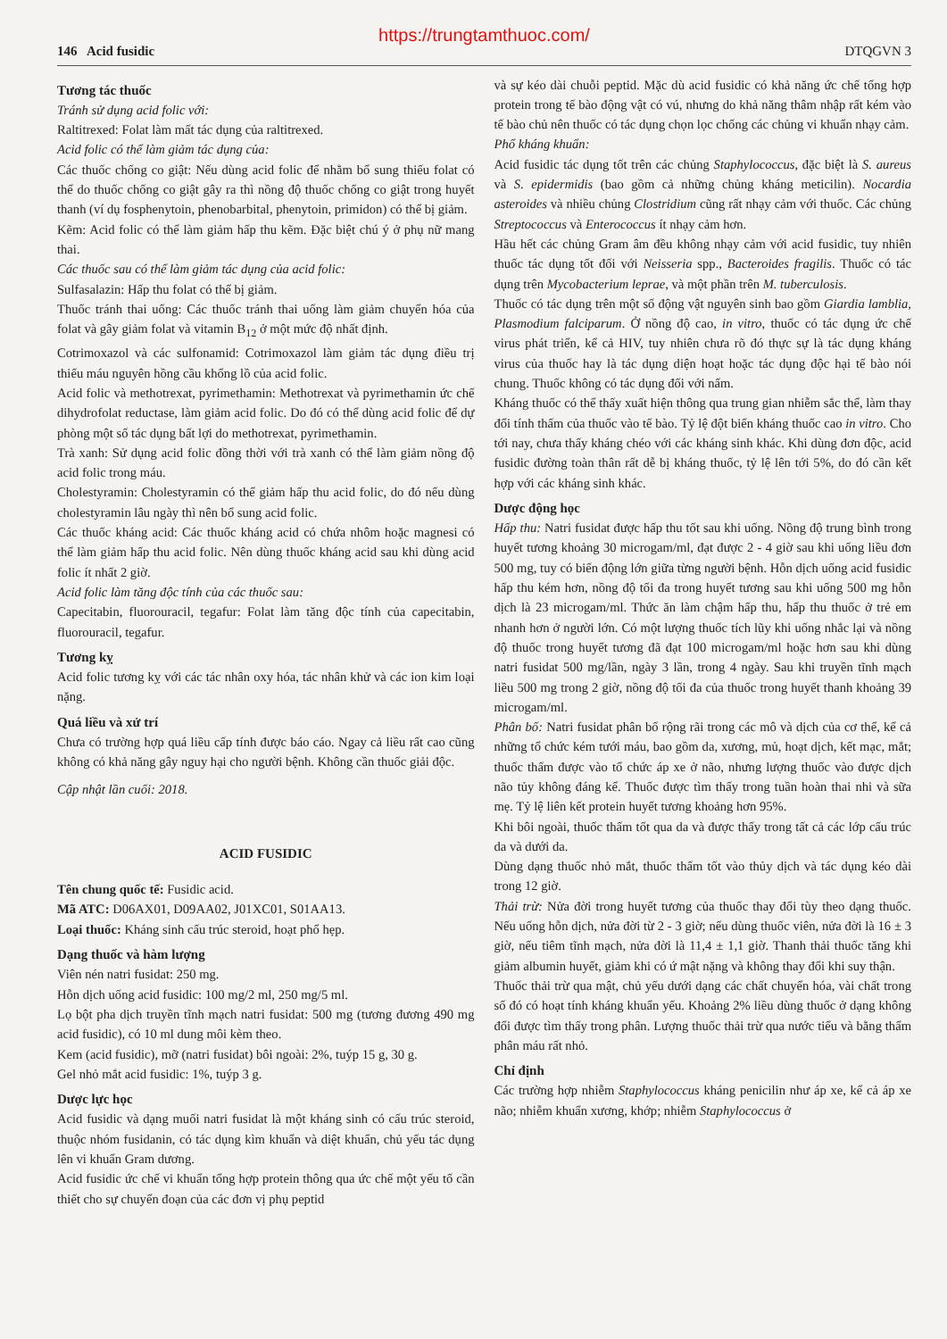https://trungtamthuoc.com/
146 Acid fusidic DTQGVN 3
Tương tác thuốc
Tránh sử dụng acid folic với:
Raltitrexed: Folat làm mất tác dụng của raltitrexed.
Acid folic có thể làm giảm tác dụng của:
Các thuốc chống co giật: Nếu dùng acid folic để nhằm bổ sung thiếu folat có thể do thuốc chống co giật gây ra thì nồng độ thuốc chống co giật trong huyết thanh (ví dụ fosphenytoin, phenobarbital, phenytoin, primidon) có thể bị giảm.
Kẽm: Acid folic có thể làm giảm hấp thu kẽm. Đặc biệt chú ý ở phụ nữ mang thai.
Các thuốc sau có thể làm giảm tác dụng của acid folic:
Sulfasalazin: Hấp thu folat có thể bị giảm.
Thuốc tránh thai uống: Các thuốc tránh thai uống làm giảm chuyển hóa của folat và gây giảm folat và vitamin B<sub>12</sub> ở một mức độ nhất định.
Cotrimoxazol và các sulfonamid: Cotrimoxazol làm giảm tác dụng điều trị thiếu máu nguyên hồng cầu khổng lồ của acid folic.
Acid folic và methotrexat, pyrimethamin: Methotrexat và pyrimethamin ức chế dihydrofolat reductase, làm giảm acid folic. Do đó có thể dùng acid folic để dự phòng một số tác dụng bất lợi do methotrexat, pyrimethamin.
Trà xanh: Sử dụng acid folic đồng thời với trà xanh có thể làm giảm nồng độ acid folic trong máu.
Cholestyramin: Cholestyramin có thể giảm hấp thu acid folic, do đó nếu dùng cholestyramin lâu ngày thì nên bổ sung acid folic.
Các thuốc kháng acid: Các thuốc kháng acid có chứa nhôm hoặc magnesi có thể làm giảm hấp thu acid folic. Nên dùng thuốc kháng acid sau khi dùng acid folic ít nhất 2 giờ.
Acid folic làm tăng độc tính của các thuốc sau:
Capecitabin, fluorouracil, tegafur: Folat làm tăng độc tính của capecitabin, fluorouracil, tegafur.
Tương kỵ
Acid folic tương kỵ với các tác nhân oxy hóa, tác nhân khử và các ion kim loại nặng.
Quá liều và xử trí
Chưa có trường hợp quá liều cấp tính được báo cáo. Ngay cả liều rất cao cũng không có khả năng gây nguy hại cho người bệnh. Không cần thuốc giải độc.
Cập nhật lần cuối: 2018.
ACID FUSIDIC
Tên chung quốc tế: Fusidic acid.
Mã ATC: D06AX01, D09AA02, J01XC01, S01AA13.
Loại thuốc: Kháng sinh cấu trúc steroid, hoạt phổ hẹp.
Dạng thuốc và hàm lượng
Viên nén natri fusidat: 250 mg.
Hỗn dịch uống acid fusidic: 100 mg/2 ml, 250 mg/5 ml.
Lọ bột pha dịch truyền tĩnh mạch natri fusidat: 500 mg (tương đương 490 mg acid fusidic), có 10 ml dung môi kèm theo.
Kem (acid fusidic), mỡ (natri fusidat) bôi ngoài: 2%, tuýp 15 g, 30 g.
Gel nhỏ mắt acid fusidic: 1%, tuýp 3 g.
Dược lực học
Acid fusidic và dạng muối natri fusidat là một kháng sinh có cấu trúc steroid, thuộc nhóm fusidanin, có tác dụng kìm khuẩn và diệt khuẩn, chủ yếu tác dụng lên vi khuẩn Gram dương.
Acid fusidic ức chế vi khuẩn tổng hợp protein thông qua ức chế một yếu tố cần thiết cho sự chuyển đoạn của các đơn vị phụ peptid
và sự kéo dài chuỗi peptid. Mặc dù acid fusidic có khả năng ức chế tổng hợp protein trong tế bào động vật có vú, nhưng do khả năng thâm nhập rất kém vào tế bào chủ nên thuốc có tác dụng chọn lọc chống các chủng vi khuẩn nhạy cảm.
Phổ kháng khuẩn:
Acid fusidic tác dụng tốt trên các chủng Staphylococcus, đặc biệt là S. aureus và S. epidermidis (bao gồm cả những chủng kháng meticilin). Nocardia asteroides và nhiều chủng Clostridium cũng rất nhạy cảm với thuốc. Các chủng Streptococcus và Enterococcus ít nhạy cảm hơn.
Hầu hết các chủng Gram âm đều không nhạy cảm với acid fusidic, tuy nhiên thuốc tác dụng tốt đối với Neisseria spp., Bacteroides fragilis. Thuốc có tác dụng trên Mycobacterium leprae, và một phần trên M. tuberculosis.
Thuốc có tác dụng trên một số động vật nguyên sinh bao gồm Giardia lamblia, Plasmodium falciparum. Ở nồng độ cao, in vitro, thuốc có tác dụng ức chế virus phát triển, kể cả HIV, tuy nhiên chưa rõ đó thực sự là tác dụng kháng virus của thuốc hay là tác dụng diện hoạt hoặc tác dụng độc hại tế bào nói chung. Thuốc không có tác dụng đối với nấm.
Kháng thuốc có thể thấy xuất hiện thông qua trung gian nhiễm sắc thể, làm thay đổi tính thấm của thuốc vào tế bào. Tỷ lệ đột biến kháng thuốc cao in vitro. Cho tới nay, chưa thấy kháng chéo với các kháng sinh khác. Khi dùng đơn độc, acid fusidic đường toàn thân rất dễ bị kháng thuốc, tỷ lệ lên tới 5%, do đó cần kết hợp với các kháng sinh khác.
Dược động học
Hấp thu: Natri fusidat được hấp thu tốt sau khi uống. Nồng độ trung bình trong huyết tương khoảng 30 microgam/ml, đạt được 2 - 4 giờ sau khi uống liều đơn 500 mg, tuy có biến động lớn giữa từng người bệnh. Hỗn dịch uống acid fusidic hấp thu kém hơn, nồng độ tối đa trong huyết tương sau khi uống 500 mg hỗn dịch là 23 microgam/ml. Thức ăn làm chậm hấp thu, hấp thu thuốc ở trẻ em nhanh hơn ở người lớn. Có một lượng thuốc tích lũy khi uống nhắc lại và nồng độ thuốc trong huyết tương đã đạt 100 microgam/ml hoặc hơn sau khi dùng natri fusidat 500 mg/lần, ngày 3 lần, trong 4 ngày. Sau khi truyền tĩnh mạch liều 500 mg trong 2 giờ, nồng độ tối đa của thuốc trong huyết thanh khoảng 39 microgam/ml.
Phân bố: Natri fusidat phân bố rộng rãi trong các mô và dịch của cơ thể, kể cả những tổ chức kém tưới máu, bao gồm da, xương, mủ, hoạt dịch, kết mạc, mắt; thuốc thấm được vào tổ chức áp xe ở não, nhưng lượng thuốc vào được dịch não tủy không đáng kể. Thuốc được tìm thấy trong tuần hoàn thai nhi và sữa mẹ. Tỷ lệ liên kết protein huyết tương khoảng hơn 95%.
Khi bôi ngoài, thuốc thấm tốt qua da và được thấy trong tất cả các lớp cấu trúc da và dưới da.
Dùng dạng thuốc nhỏ mắt, thuốc thấm tốt vào thủy dịch và tác dụng kéo dài trong 12 giờ.
Thải trừ: Nửa đời trong huyết tương của thuốc thay đổi tùy theo dạng thuốc. Nếu uống hỗn dịch, nửa đời từ 2 - 3 giờ; nếu dùng thuốc viên, nửa đời là 16 ± 3 giờ, nếu tiêm tĩnh mạch, nửa đời là 11,4 ± 1,1 giờ. Thanh thải thuốc tăng khi giảm albumin huyết, giảm khi có ứ mật nặng và không thay đổi khi suy thận.
Thuốc thải trừ qua mật, chủ yếu dưới dạng các chất chuyển hóa, vài chất trong số đó có hoạt tính kháng khuẩn yếu. Khoảng 2% liều dùng thuốc ở dạng không đổi được tìm thấy trong phân. Lượng thuốc thải trừ qua nước tiểu và bằng thẩm phân máu rất nhỏ.
Chỉ định
Các trường hợp nhiễm Staphylococcus kháng penicilin như áp xe, kể cả áp xe não; nhiễm khuẩn xương, khớp; nhiễm Staphylococcus ở